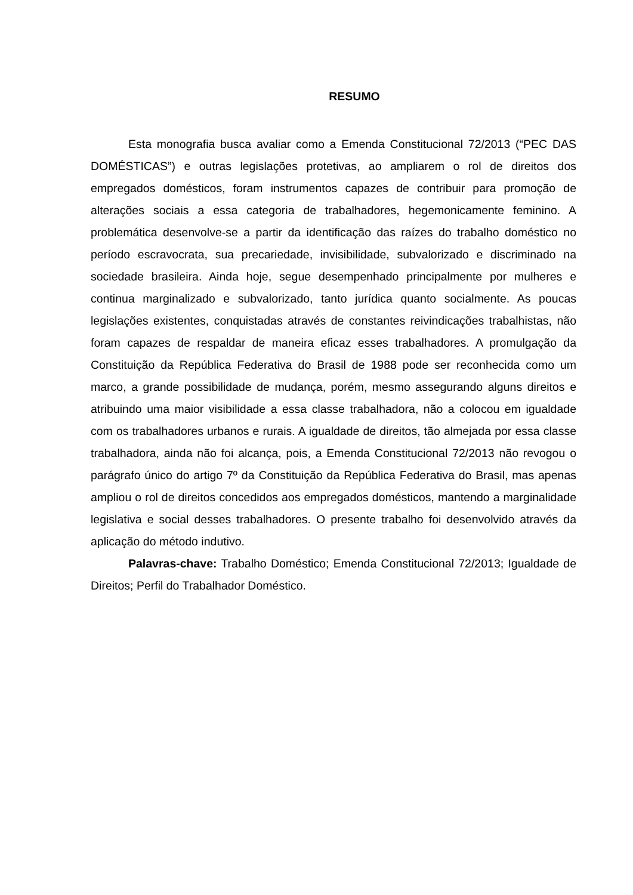RESUMO
Esta monografia busca avaliar como a Emenda Constitucional 72/2013 (“PEC DAS DOMÉSTICAS”) e outras legislações protetivas, ao ampliarem o rol de direitos dos empregados domésticos, foram instrumentos capazes de contribuir para promoção de alterações sociais a essa categoria de trabalhadores, hegemonicamente feminino. A problemática desenvolve-se a partir da identificação das raízes do trabalho doméstico no período escravocrata, sua precariedade, invisibilidade, subvalorizado e discriminado na sociedade brasileira. Ainda hoje, segue desempenhado principalmente por mulheres e continua marginalizado e subvalorizado, tanto jurídica quanto socialmente. As poucas legislações existentes, conquistadas através de constantes reivindicações trabalhistas, não foram capazes de respaldar de maneira eficaz esses trabalhadores. A promulgação da Constituição da República Federativa do Brasil de 1988 pode ser reconhecida como um marco, a grande possibilidade de mudança, porém, mesmo assegurando alguns direitos e atribuindo uma maior visibilidade a essa classe trabalhadora, não a colocou em igualdade com os trabalhadores urbanos e rurais. A igualdade de direitos, tão almejada por essa classe trabalhadora, ainda não foi alcança, pois, a Emenda Constitucional 72/2013 não revogou o parágrafo único do artigo 7º da Constituição da República Federativa do Brasil, mas apenas ampliou o rol de direitos concedidos aos empregados domésticos, mantendo a marginalidade legislativa e social desses trabalhadores. O presente trabalho foi desenvolvido através da aplicação do método indutivo.
Palavras-chave: Trabalho Doméstico; Emenda Constitucional 72/2013; Igualdade de Direitos; Perfil do Trabalhador Doméstico.